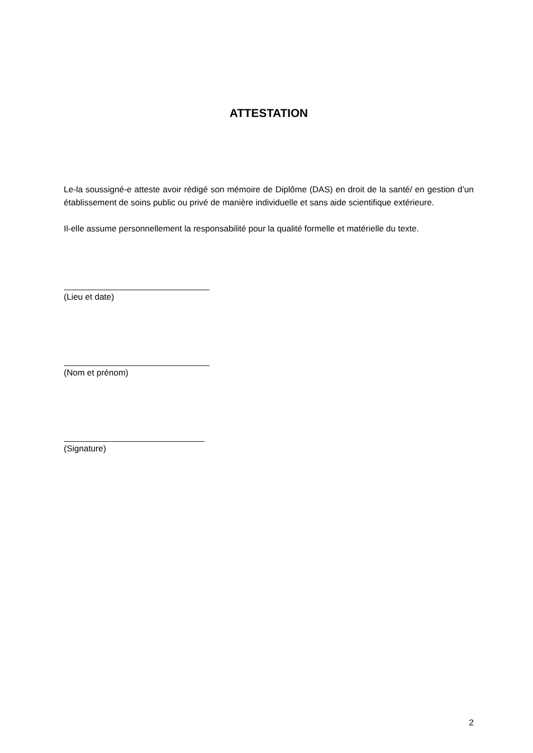ATTESTATION
Le-la soussigné-e atteste avoir rédigé son mémoire de Diplôme (DAS) en droit de la santé/ en gestion d’un établissement de soins public ou privé de manière individuelle et sans aide scientifique extérieure.
Il-elle assume personnellement la responsabilité pour la qualité formelle et matérielle du texte.
(Lieu et date)
(Nom et prénom)
(Signature)
2